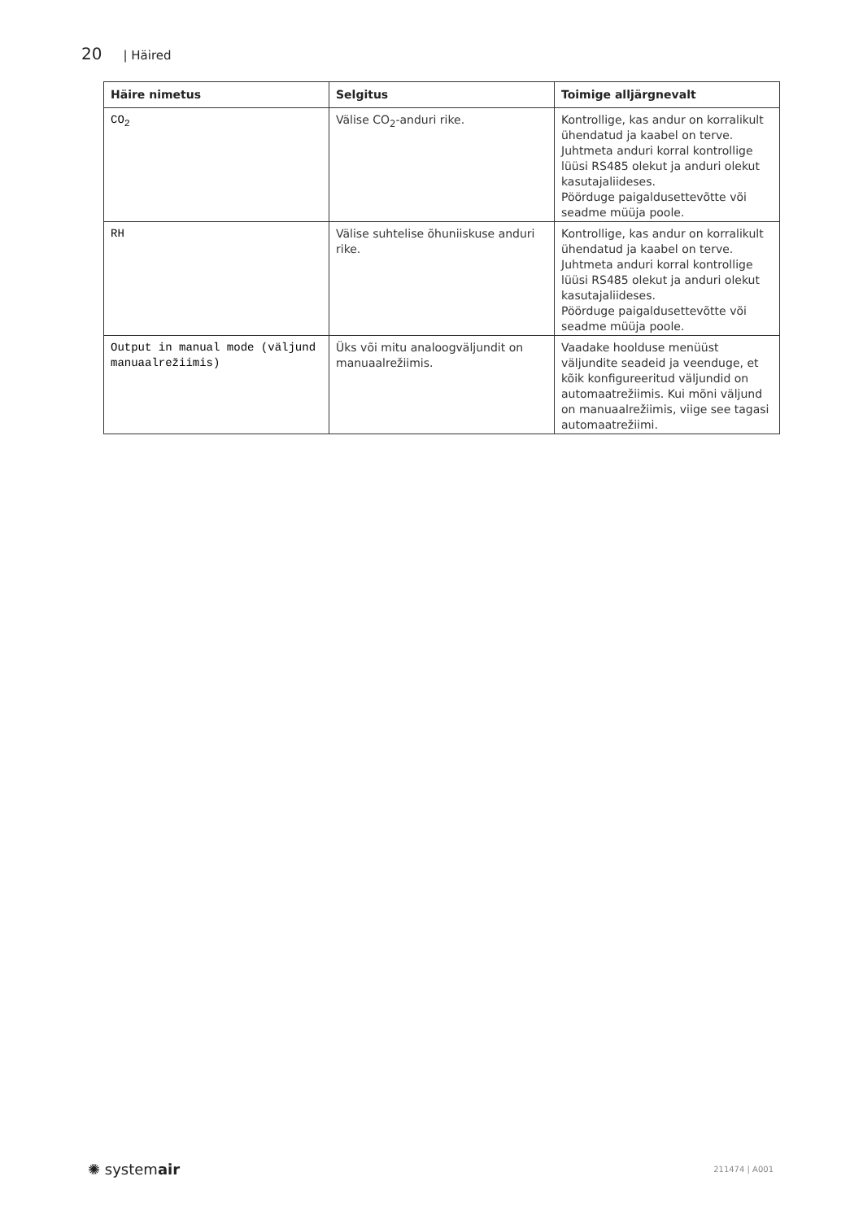20 | Häired
| Häire nimetus | Selgitus | Toimige alljärgnevalt |
| --- | --- | --- |
| CO<sub>2</sub> | Välise CO<sub>2</sub>-anduri rike. | Kontrollige, kas andur on korralikult ühendatud ja kaabel on terve. Juhtmeta anduri korral kontrollige lüüsi RS485 olekut ja anduri olekut kasutajaliideses. Pöörduge paigaldusettevõtte või seadme müüja poole. |
| RH | Välise suhtelise õhuniiskuse anduri rike. | Kontrollige, kas andur on korralikult ühendatud ja kaabel on terve. Juhtmeta anduri korral kontrollige lüüsi RS485 olekut ja anduri olekut kasutajaliideses. Pöörduge paigaldusettevõtte või seadme müüja poole. |
| Output in manual mode (väljund manuaalrežiimis) | Üks või mitu analoogväljundit on manuaalrežiimis. | Vaadake hoolduse menüüst väljundite seadeid ja veenduge, et kõik konfigureeritud väljundid on automaatrežiimis. Kui mõni väljund on manuaalrežiimis, viige see tagasi automaatrežiimi. |
✺ systemair 211474 | A001